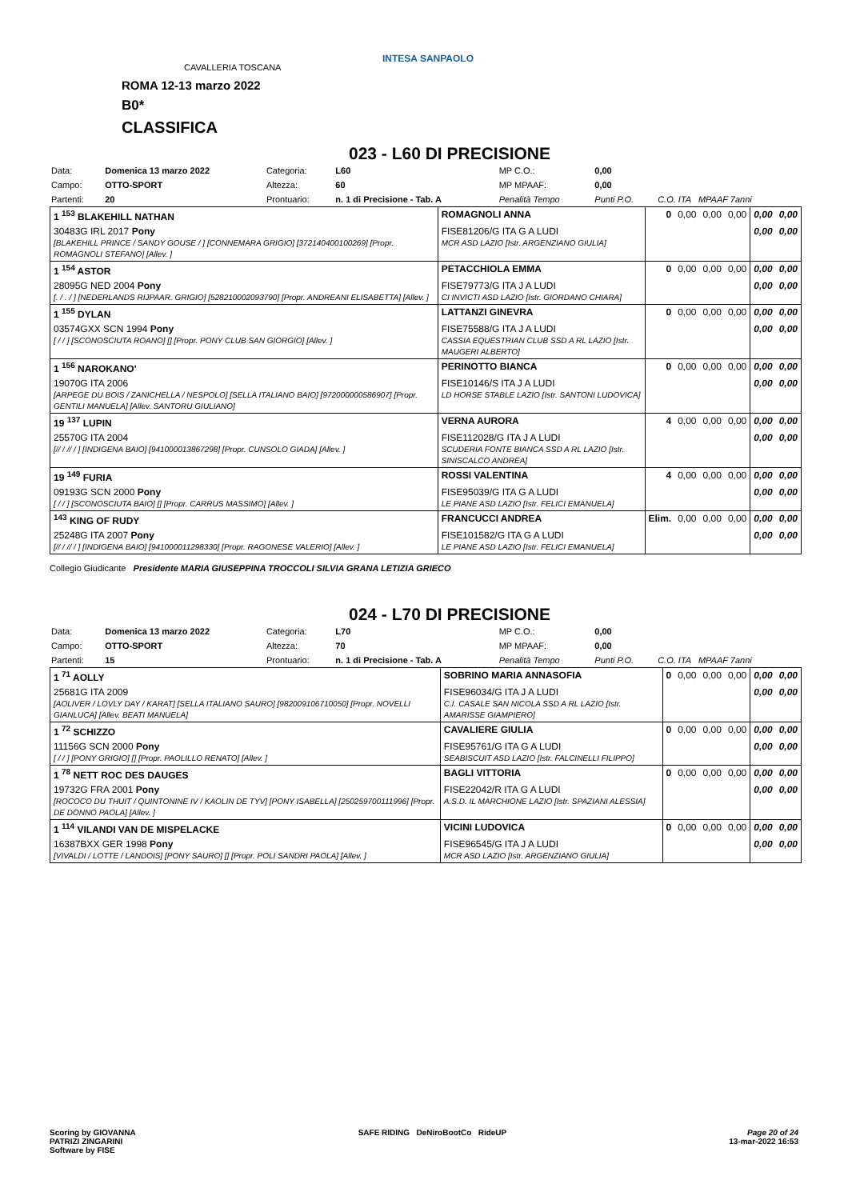ROMA 12-13 marzo 2022
B0*
CLASSIFICA
CAVALLERIA TOSCANA
INTESA SANPAOLO
023 - L60 DI PRECISIONE
| Data: | Domenica 13 marzo 2022 | Categoria: | L60 | MP C.O.: | 0,00 | |
| Campo: | OTTO-SPORT | Altezza: | 60 | MP MPAAF: | 0,00 | |
| Partenti: | 20 | Prontuario: | n. 1 di Precisione - Tab. A | Penalità Tempo | Punti P.O. | C.O. ITA MPAAF 7anni |
| 1 <sup>153</sup> BLAKEHILL NATHAN | ROMAGNOLI ANNA | 0 | 0,00 | 0,00 | 0,00 | 0,00 | 0,00 |
| 30483G IRL 2017 Pony [BLAKEHILL PRINCE / SANDY GOUSE / ] [CONNEMARA GRIGIO] [372140400100269] [Propr. ROMAGNOLI STEFANO] [Allev. ] | FISE81206/G ITA G A LUDI MCR ASD LAZIO [Istr. ARGENZIANO GIULIA] | | | | | 0,00 | 0,00 |
| 1 <sup>154</sup> ASTOR | PETACCHIOLA EMMA | 0 | 0,00 | 0,00 | 0,00 | 0,00 | 0,00 |
| 28095G NED 2004 Pony [. / . / ] [NEDERLANDS RIJPAAR. GRIGIO] [528210002093790] [Propr. ANDREANI ELISABETTA] [Allev. ] | FISE79773/G ITA J A LUDI CI INVICTI ASD LAZIO [Istr. GIORDANO CHIARA] | | | | | 0,00 | 0,00 |
| 1 <sup>155</sup> DYLAN | LATTANZI GINEVRA | 0 | 0,00 | 0,00 | 0,00 | 0,00 | 0,00 |
| 03574GXX SCN 1994 Pony [ / / ] [SCONOSCIUTA ROANO] [] [Propr. PONY CLUB SAN GIORGIO] [Allev. ] | FISE75588/G ITA J A LUDI CASSIA EQUESTRIAN CLUB SSD A RL LAZIO [Istr. MAUGERI ALBERTO] | | | | | 0,00 | 0,00 |
| 1 <sup>156</sup> NAROKANO' | PERINOTTO BIANCA | 0 | 0,00 | 0,00 | 0,00 | 0,00 | 0,00 |
| 19070G ITA 2006 [ARPEGE DU BOIS / ZANICHELLA / NESPOLO] [SELLA ITALIANO BAIO] [972000000586907] [Propr. GENTILI MANUELA] [Allev. SANTORU GIULIANO] | FISE10146/S ITA J A LUDI LD HORSE STABLE LAZIO [Istr. SANTONI LUDOVICA] | | | | | 0,00 | 0,00 |
| 19 <sup>137</sup> LUPIN | VERNA AURORA | 4 | 0,00 | 0,00 | 0,00 | 0,00 | 0,00 |
| 25570G ITA 2004 [// / // / ] [INDIGENA BAIO] [941000013867298] [Propr. CUNSOLO GIADA] [Allev. ] | FISE112028/G ITA J A LUDI SCUDERIA FONTE BIANCA SSD A RL LAZIO [Istr. SINISCALCO ANDREA] | | | | | 0,00 | 0,00 |
| 19 <sup>149</sup> FURIA | ROSSI VALENTINA | 4 | 0,00 | 0,00 | 0,00 | 0,00 | 0,00 |
| 09193G SCN 2000 Pony [ / / ] [SCONOSCIUTA BAIO] [] [Propr. CARRUS MASSIMO] [Allev. ] | FISE95039/G ITA G A LUDI LE PIANE ASD LAZIO [Istr. FELICI EMANUELA] | | | | | 0,00 | 0,00 |
| <sup>143</sup> KING OF RUDY | FRANCUCCI ANDREA | Elim. | 0,00 | 0,00 | 0,00 | 0,00 | 0,00 |
| 25248G ITA 2007 Pony [// / // / ] [INDIGENA BAIO] [941000011298330] [Propr. RAGONESE VALERIO] [Allev. ] | FISE101582/G ITA G A LUDI LE PIANE ASD LAZIO [Istr. FELICI EMANUELA] | | | | | 0,00 | 0,00 |
Collegio Giudicante Presidente MARIA GIUSEPPINA TROCCOLI SILVIA GRANA LETIZIA GRIECO
024 - L70 DI PRECISIONE
| Data: | Domenica 13 marzo 2022 | Categoria: | L70 | MP C.O.: | 0,00 | |
| Campo: | OTTO-SPORT | Altezza: | 70 | MP MPAAF: | 0,00 | |
| Partenti: | 15 | Prontuario: | n. 1 di Precisione - Tab. A | Penalità Tempo | Punti P.O. | C.O. ITA MPAAF 7anni |
| 1 <sup>71</sup> AOLLY | SOBRINO MARIA ANNASOFIA | 0 | 0,00 | 0,00 | 0,00 | 0,00 | 0,00 |
| 25681G ITA 2009 [AOLIVER / LOVLY DAY / KARAT] [SELLA ITALIANO SAURO] [982009106710050] [Propr. NOVELLI GIANLUCA] [Allev. BEATI MANUELA] | FISE96034/G ITA J A LUDI C.I. CASALE SAN NICOLA SSD A RL LAZIO [Istr. AMARISSE GIAMPIERO] | | | | | 0,00 | 0,00 |
| 1 <sup>72</sup> SCHIZZO | CAVALIERE GIULIA | 0 | 0,00 | 0,00 | 0,00 | 0,00 | 0,00 |
| 11156G SCN 2000 Pony [ / / ] [PONY GRIGIO] [] [Propr. PAOLILLO RENATO] [Allev. ] | FISE95761/G ITA G A LUDI SEABISCUIT ASD LAZIO [Istr. FALCINELLI FILIPPO] | | | | | 0,00 | 0,00 |
| 1 <sup>78</sup> NETT ROC DES DAUGES | BAGLI VITTORIA | 0 | 0,00 | 0,00 | 0,00 | 0,00 | 0,00 |
| 19732G FRA 2001 Pony [ROCOCO DU THUIT / QUINTONINE IV / KAOLIN DE TYV] [PONY ISABELLA] [250259700111996] [Propr. DE DONNO PAOLA] [Allev. ] | FISE22042/R ITA G A LUDI A.S.D. IL MARCHIONE LAZIO [Istr. SPAZIANI ALESSIA] | | | | | 0,00 | 0,00 |
| 1 <sup>114</sup> VILANDI VAN DE MISPELACKE | VICINI LUDOVICA | 0 | 0,00 | 0,00 | 0,00 | 0,00 | 0,00 |
| 16387BXX GER 1998 Pony [VIVALDI / LOTTE / LANDOIS] [PONY SAURO] [] [Propr. POLI SANDRI PAOLA] [Allev. ] | FISE96545/G ITA J A LUDI MCR ASD LAZIO [Istr. ARGENZIANO GIULIA] | | | | | 0,00 | 0,00 |
Scoring by GIOVANNA
PATRIZI ZINGARINI
Software by FISE
SAFE RIDING DeNiroBootCo RideUP
Page 20 of 24
13-mar-2022 16:53